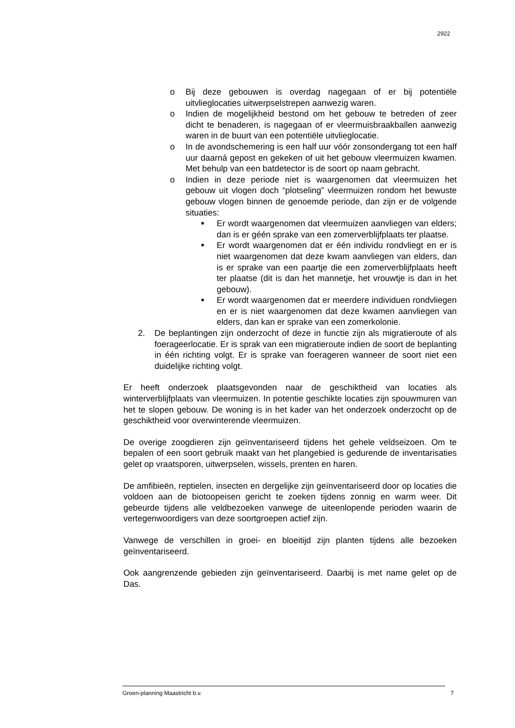2922
o Bij deze gebouwen is overdag nagegaan of er bij potentiële uitvlieglocaties uitwerpselstrepen aanwezig waren.
o Indien de mogelijkheid bestond om het gebouw te betreden of zeer dicht te benaderen, is nagegaan of er vleermuisbraakballen aanwezig waren in de buurt van een potentiële uitvlieglocatie.
o In de avondschemering is een half uur vóór zonsondergang tot een half uur daarná gepost en gekeken of uit het gebouw vleermuizen kwamen. Met behulp van een batdetector is de soort op naam gebracht.
o Indien in deze periode niet is waargenomen dat vleermuizen het gebouw uit vlogen doch “plotseling” vleermuizen rondom het bewuste gebouw vlogen binnen de genoemde periode, dan zijn er de volgende situaties:
■
Er wordt waargenomen dat vleermuizen aanvliegen van elders; dan is er géén sprake van een zomerverblijfplaats ter plaatse.
■
Er wordt waargenomen dat er één individu rondvliegt en er is niet waargenomen dat deze kwam aanvliegen van elders, dan is er sprake van een paartje die een zomerverblijfplaats heeft ter plaatse (dit is dan het mannetje, het vrouwtje is dan in het gebouw).
■
Er wordt waargenomen dat er meerdere individuen rondvliegen en er is niet waargenomen dat deze kwamen aanvliegen van elders, dan kan er sprake van een zomerkolonie.
2. De beplantingen zijn onderzocht of deze in functie zijn als migratieroute of als foerageerlocatie. Er is sprak van een migratieroute indien de soort de beplanting in één richting volgt. Er is sprake van foerageren wanneer de soort niet een duidelijke richting volgt.
Er heeft onderzoek plaatsgevonden naar de geschiktheid van locaties als winterverblijfplaats van vleermuizen. In potentie geschikte locaties zijn spouwmuren van het te slopen gebouw. De woning is in het kader van het onderzoek onderzocht op de geschiktheid voor overwinterende vleermuizen.
De overige zoogdieren zijn geïnventariseerd tijdens het gehele veldseizoen. Om te bepalen of een soort gebruik maakt van het plangebied is gedurende de inventarisaties gelet op vraatsporen, uitwerpselen, wissels, prenten en haren.
De amfibieën, reptielen, insecten en dergelijke zijn geïnventariseerd door op locaties die voldoen aan de biotoopeisen gericht te zoeken tijdens zonnig en warm weer. Dit gebeurde tijdens alle veldbezoeken vanwege de uiteenlopende perioden waarin de vertegenwoordigers van deze soortgroepen actief zijn.
Vanwege de verschillen in groei- en bloeitijd zijn planten tijdens alle bezoeken geïnventariseerd.
Ook aangrenzende gebieden zijn geïnventariseerd. Daarbij is met name gelet op de Das.
Groen-planning Maastricht b.v. 7